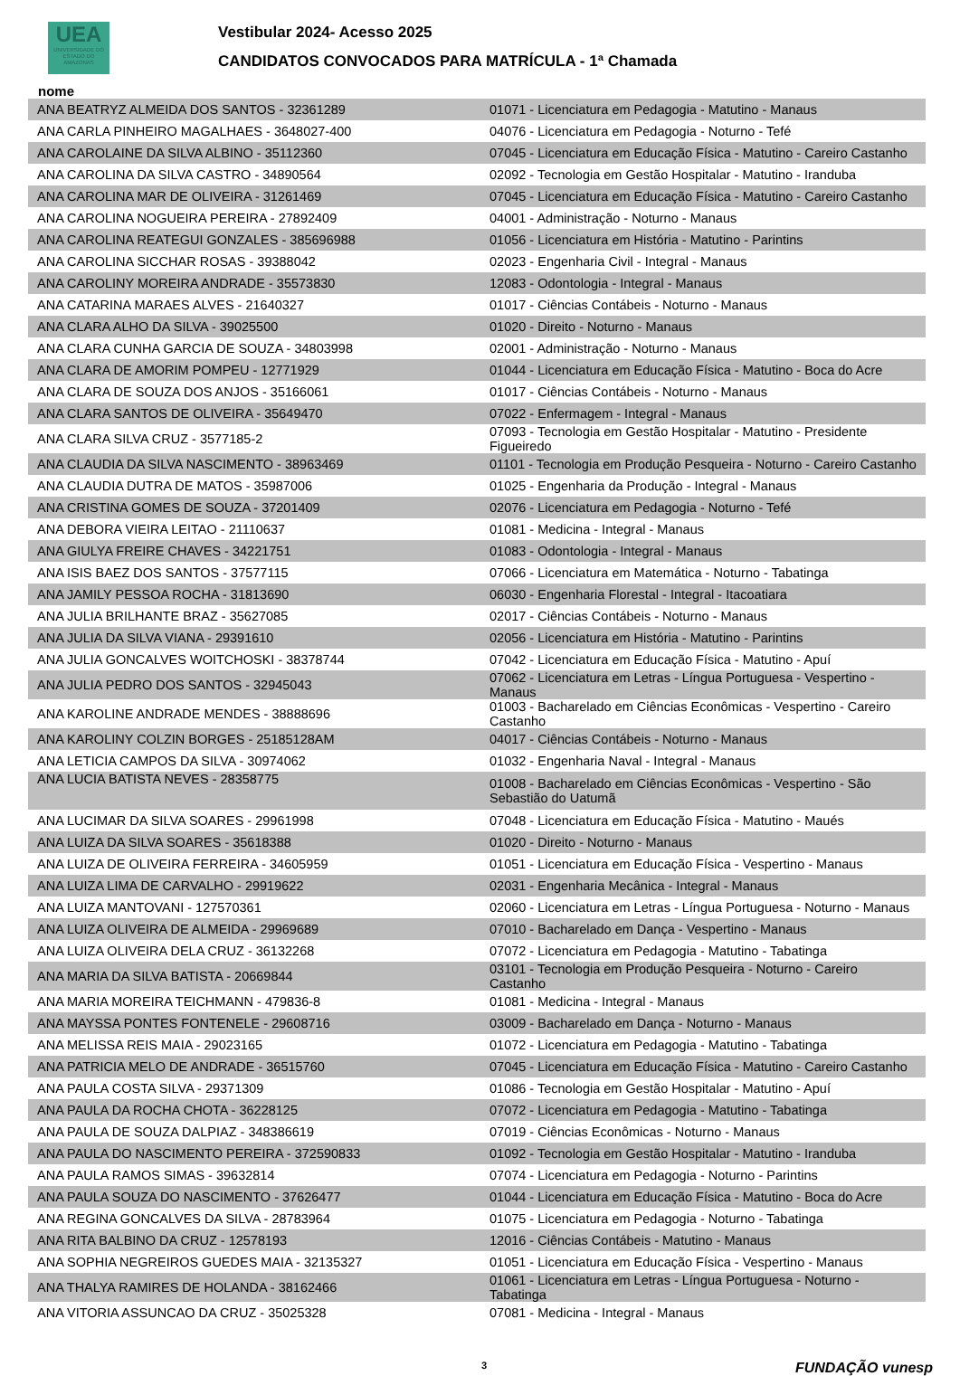UEA
UNIVERSIDADE DO ESTADO DO AMAZONAS
Vestibular 2024- Acesso 2025
CANDIDATOS CONVOCADOS PARA MATRÍCULA - 1ª Chamada
nome
| ANA BEATRYZ ALMEIDA DOS SANTOS - 32361289 | 01071 - Licenciatura em Pedagogia - Matutino - Manaus |
| ANA CARLA PINHEIRO MAGALHAES - 3648027-400 | 04076 - Licenciatura em Pedagogia - Noturno - Tefé |
| ANA CAROLAINE DA SILVA ALBINO - 35112360 | 07045 - Licenciatura em Educação Física - Matutino - Careiro Castanho |
| ANA CAROLINA DA SILVA CASTRO - 34890564 | 02092 - Tecnologia em Gestão Hospitalar - Matutino - Iranduba |
| ANA CAROLINA MAR DE OLIVEIRA - 31261469 | 07045 - Licenciatura em Educação Física - Matutino - Careiro Castanho |
| ANA CAROLINA NOGUEIRA PEREIRA - 27892409 | 04001 - Administração - Noturno - Manaus |
| ANA CAROLINA REATEGUI GONZALES - 385696988 | 01056 - Licenciatura em História - Matutino - Parintins |
| ANA CAROLINA SICCHAR ROSAS - 39388042 | 02023 - Engenharia Civil - Integral - Manaus |
| ANA CAROLINY MOREIRA ANDRADE - 35573830 | 12083 - Odontologia - Integral - Manaus |
| ANA CATARINA MARAES ALVES - 21640327 | 01017 - Ciências Contábeis - Noturno - Manaus |
| ANA CLARA ALHO DA SILVA - 39025500 | 01020 - Direito - Noturno - Manaus |
| ANA CLARA CUNHA GARCIA DE SOUZA - 34803998 | 02001 - Administração - Noturno - Manaus |
| ANA CLARA DE AMORIM POMPEU - 12771929 | 01044 - Licenciatura em Educação Física - Matutino - Boca do Acre |
| ANA CLARA DE SOUZA DOS ANJOS - 35166061 | 01017 - Ciências Contábeis - Noturno - Manaus |
| ANA CLARA SANTOS DE OLIVEIRA - 35649470 | 07022 - Enfermagem - Integral - Manaus |
| ANA CLARA SILVA CRUZ - 3577185-2 | 07093 - Tecnologia em Gestão Hospitalar - Matutino - Presidente Figueiredo |
| ANA CLAUDIA DA SILVA NASCIMENTO - 38963469 | 01101 - Tecnologia em Produção Pesqueira - Noturno - Careiro Castanho |
| ANA CLAUDIA DUTRA DE MATOS - 35987006 | 01025 - Engenharia da Produção - Integral - Manaus |
| ANA CRISTINA GOMES DE SOUZA - 37201409 | 02076 - Licenciatura em Pedagogia - Noturno - Tefé |
| ANA DEBORA VIEIRA LEITAO - 21110637 | 01081 - Medicina - Integral - Manaus |
| ANA GIULYA FREIRE CHAVES - 34221751 | 01083 - Odontologia - Integral - Manaus |
| ANA ISIS BAEZ DOS SANTOS - 37577115 | 07066 - Licenciatura em Matemática - Noturno - Tabatinga |
| ANA JAMILY PESSOA ROCHA - 31813690 | 06030 - Engenharia Florestal - Integral - Itacoatiara |
| ANA JULIA BRILHANTE BRAZ - 35627085 | 02017 - Ciências Contábeis - Noturno - Manaus |
| ANA JULIA DA SILVA VIANA - 29391610 | 02056 - Licenciatura em História - Matutino - Parintins |
| ANA JULIA GONCALVES WOITCHOSKI - 38378744 | 07042 - Licenciatura em Educação Física - Matutino - Apuí |
| ANA JULIA PEDRO DOS SANTOS - 32945043 | 07062 - Licenciatura em Letras - Língua Portuguesa - Vespertino - Manaus |
| ANA KAROLINE ANDRADE MENDES - 38888696 | 01003 - Bacharelado em Ciências Econômicas - Vespertino - Careiro Castanho |
| ANA KAROLINY COLZIN BORGES - 25185128AM | 04017 - Ciências Contábeis - Noturno - Manaus |
| ANA LETICIA CAMPOS DA SILVA - 30974062 | 01032 - Engenharia Naval - Integral - Manaus |
| ANA LUCIA BATISTA NEVES - 28358775 | 01008 - Bacharelado em Ciências Econômicas - Vespertino - São Sebastião do Uatumã |
| ANA LUCIMAR DA SILVA SOARES - 29961998 | 07048 - Licenciatura em Educação Física - Matutino - Maués |
| ANA LUIZA DA SILVA SOARES - 35618388 | 01020 - Direito - Noturno - Manaus |
| ANA LUIZA DE OLIVEIRA FERREIRA - 34605959 | 01051 - Licenciatura em Educação Física - Vespertino - Manaus |
| ANA LUIZA LIMA DE CARVALHO - 29919622 | 02031 - Engenharia Mecânica - Integral - Manaus |
| ANA LUIZA MANTOVANI - 127570361 | 02060 - Licenciatura em Letras - Língua Portuguesa - Noturno - Manaus |
| ANA LUIZA OLIVEIRA DE ALMEIDA - 29969689 | 07010 - Bacharelado em Dança - Vespertino - Manaus |
| ANA LUIZA OLIVEIRA DELA CRUZ - 36132268 | 07072 - Licenciatura em Pedagogia - Matutino - Tabatinga |
| ANA MARIA DA SILVA BATISTA - 20669844 | 03101 - Tecnologia em Produção Pesqueira - Noturno - Careiro Castanho |
| ANA MARIA MOREIRA TEICHMANN - 479836-8 | 01081 - Medicina - Integral - Manaus |
| ANA MAYSSA PONTES FONTENELE - 29608716 | 03009 - Bacharelado em Dança - Noturno - Manaus |
| ANA MELISSA REIS MAIA - 29023165 | 01072 - Licenciatura em Pedagogia - Matutino - Tabatinga |
| ANA PATRICIA MELO DE ANDRADE - 36515760 | 07045 - Licenciatura em Educação Física - Matutino - Careiro Castanho |
| ANA PAULA COSTA SILVA - 29371309 | 01086 - Tecnologia em Gestão Hospitalar - Matutino - Apuí |
| ANA PAULA DA ROCHA CHOTA - 36228125 | 07072 - Licenciatura em Pedagogia - Matutino - Tabatinga |
| ANA PAULA DE SOUZA DALPIAZ - 348386619 | 07019 - Ciências Econômicas - Noturno - Manaus |
| ANA PAULA DO NASCIMENTO PEREIRA - 372590833 | 01092 - Tecnologia em Gestão Hospitalar - Matutino - Iranduba |
| ANA PAULA RAMOS SIMAS - 39632814 | 07074 - Licenciatura em Pedagogia - Noturno - Parintins |
| ANA PAULA SOUZA DO NASCIMENTO - 37626477 | 01044 - Licenciatura em Educação Física - Matutino - Boca do Acre |
| ANA REGINA GONCALVES DA SILVA - 28783964 | 01075 - Licenciatura em Pedagogia - Noturno - Tabatinga |
| ANA RITA BALBINO DA CRUZ - 12578193 | 12016 - Ciências Contábeis - Matutino - Manaus |
| ANA SOPHIA NEGREIROS GUEDES MAIA - 32135327 | 01051 - Licenciatura em Educação Física - Vespertino - Manaus |
| ANA THALYA RAMIRES DE HOLANDA - 38162466 | 01061 - Licenciatura em Letras - Língua Portuguesa - Noturno - Tabatinga |
| ANA VITORIA ASSUNCAO DA CRUZ - 35025328 | 07081 - Medicina - Integral - Manaus |
3 FUNDAÇÃO vunesp